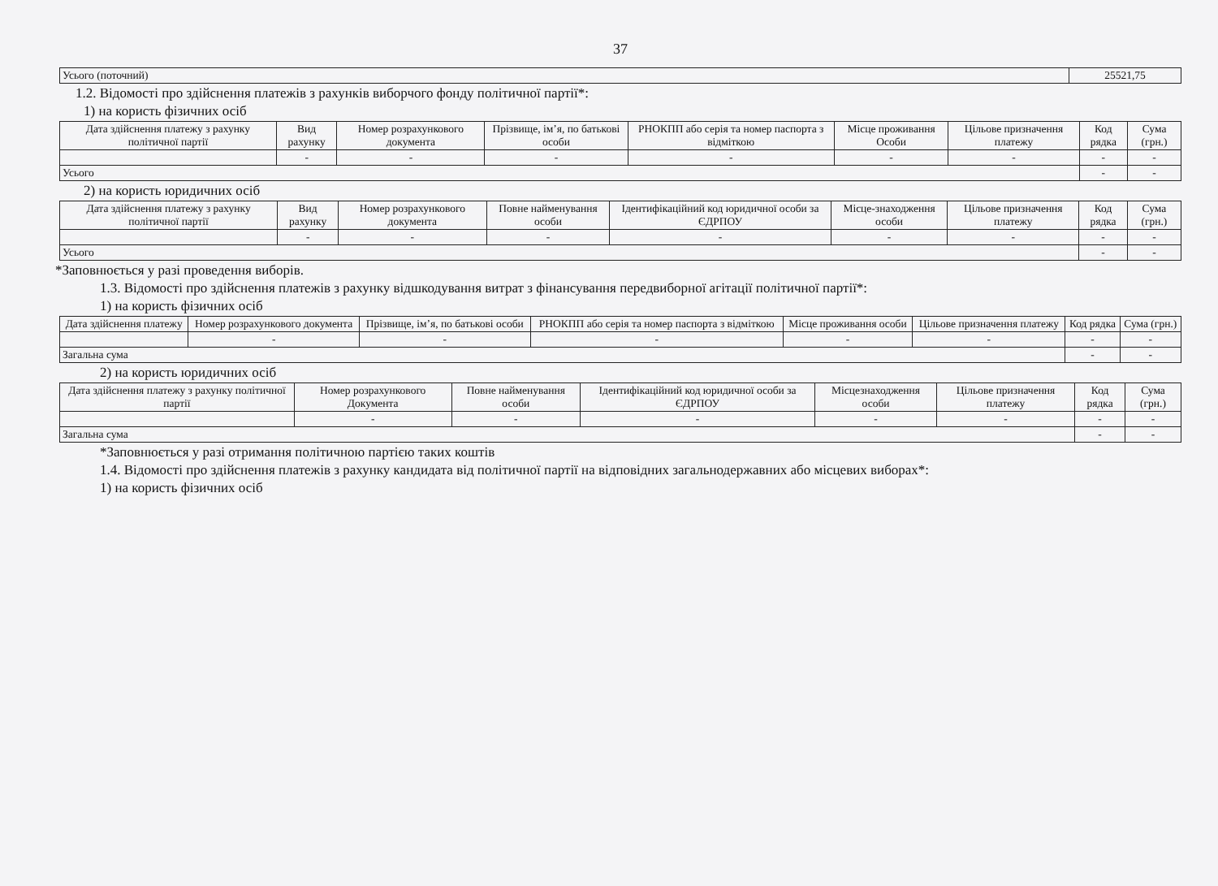37
| Усього (поточний) | 25521,75 |
1.2. Відомості про здійснення платежів з рахунків виборчого фонду політичної партії*:
1) на користь фізичних осіб
| Дата здійснення платежу з рахунку політичної партії | Вид рахунку | Номер розрахункового документа | Прізвище, ім’я, по батькові особи | РНОКПП або серія та номер паспорта з відміткою | Місце проживання Особи | Цільове призначення платежу | Код рядка | Сума (грн.) |
| --- | --- | --- | --- | --- | --- | --- | --- | --- |
| | - | - | - | - | - | - | - | - |
| Усього | | | | | | | - | - |
2) на користь юридичних осіб
| Дата здійснення платежу з рахунку політичної партії | Вид рахунку | Номер розрахункового документа | Повне найменування особи | Ідентифікаційний код юридичної особи за ЄДРПОУ | Місце-знаходження особи | Цільове призначення платежу | Код рядка | Сума (грн.) |
| --- | --- | --- | --- | --- | --- | --- | --- | --- |
| | - | - | - | - | - | - | - | - |
| Усього | | | | | | | - | - |
*Заповнюється у разі проведення виборів.
1.3. Відомості про здійснення платежів з рахунку відшкодування витрат з фінансування передвиборної агітації політичної партії*:
1) на користь фізичних осіб
| Дата здійснення платежу | Номер розрахункового документа | Прізвище, ім’я, по батькові особи | РНОКПП або серія та номер паспорта з відміткою | Місце проживання особи | Цільове призначення платежу | Код рядка | Сума (грн.) |
| --- | --- | --- | --- | --- | --- | --- | --- |
| | - | - | - | - | - | - | - |
| Загальна сума | | | | | | - | - |
2) на користь юридичних осіб
| Дата здійснення платежу з рахунку політичної партії | Номер розрахункового Документа | Повне найменування особи | Ідентифікаційний код юридичної особи за ЄДРПОУ | Місцезнаходження особи | Цільове призначення платежу | Код рядка | Сума (грн.) |
| --- | --- | --- | --- | --- | --- | --- | --- |
| | - | - | - | - | - | - | - |
| Загальна сума | | | | | | - | - |
*Заповнюється у разі отримання політичною партією таких коштів
1.4. Відомості про здійснення платежів з рахунку кандидата від політичної партії на відповідних загальнодержавних або місцевих виборах*:
1) на користь фізичних осіб